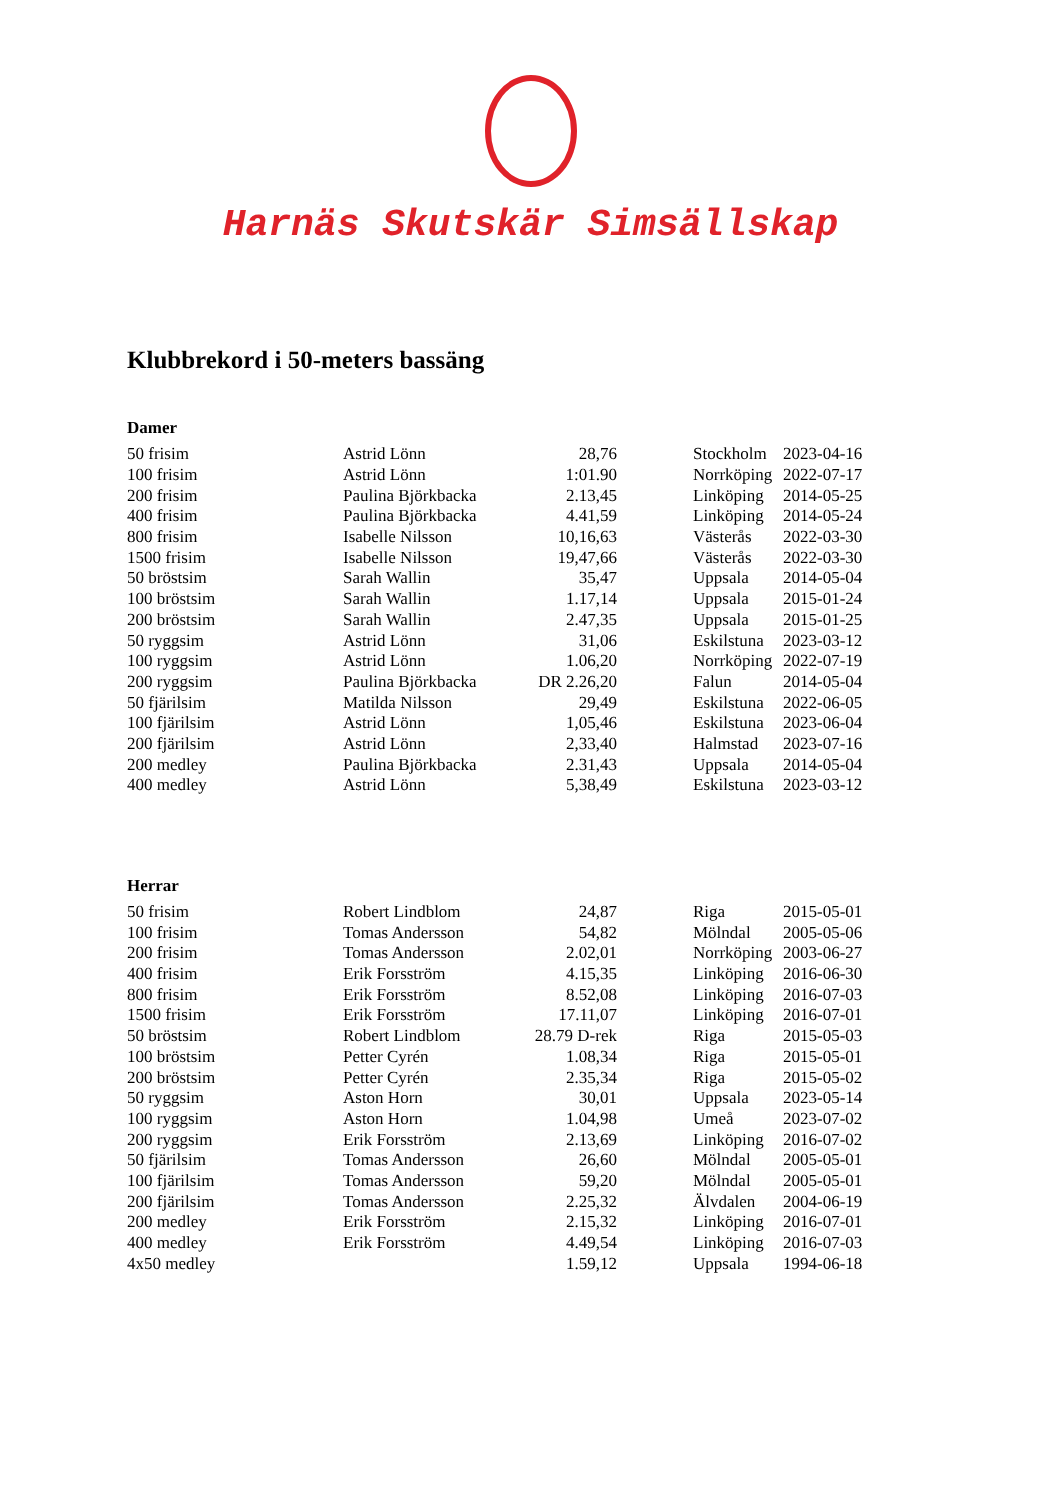Harnäs Skutskär Simsällskap
Klubbrekord i 50-meters bassäng
Damer
| 50 frisim | Astrid Lönn | 28,76 | Stockholm | 2023-04-16 |
| 100 frisim | Astrid Lönn | 1:01.90 | Norrköping | 2022-07-17 |
| 200 frisim | Paulina Björkbacka | 2.13,45 | Linköping | 2014-05-25 |
| 400 frisim | Paulina Björkbacka | 4.41,59 | Linköping | 2014-05-24 |
| 800 frisim | Isabelle Nilsson | 10,16,63 | Västerås | 2022-03-30 |
| 1500 frisim | Isabelle Nilsson | 19,47,66 | Västerås | 2022-03-30 |
| 50 bröstsim | Sarah Wallin | 35,47 | Uppsala | 2014-05-04 |
| 100 bröstsim | Sarah Wallin | 1.17,14 | Uppsala | 2015-01-24 |
| 200 bröstsim | Sarah Wallin | 2.47,35 | Uppsala | 2015-01-25 |
| 50 ryggsim | Astrid Lönn | 31,06 | Eskilstuna | 2023-03-12 |
| 100 ryggsim | Astrid Lönn | 1.06,20 | Norrköping | 2022-07-19 |
| 200 ryggsim | Paulina Björkbacka | DR 2.26,20 | Falun | 2014-05-04 |
| 50 fjärilsim | Matilda Nilsson | 29,49 | Eskilstuna | 2022-06-05 |
| 100 fjärilsim | Astrid Lönn | 1,05,46 | Eskilstuna | 2023-06-04 |
| 200 fjärilsim | Astrid Lönn | 2,33,40 | Halmstad | 2023-07-16 |
| 200 medley | Paulina Björkbacka | 2.31,43 | Uppsala | 2014-05-04 |
| 400 medley | Astrid Lönn | 5,38,49 | Eskilstuna | 2023-03-12 |
Herrar
| 50 frisim | Robert Lindblom | 24,87 | Riga | 2015-05-01 |
| 100 frisim | Tomas Andersson | 54,82 | Mölndal | 2005-05-06 |
| 200 frisim | Tomas Andersson | 2.02,01 | Norrköping | 2003-06-27 |
| 400 frisim | Erik Forsström | 4.15,35 | Linköping | 2016-06-30 |
| 800 frisim | Erik Forsström | 8.52,08 | Linköping | 2016-07-03 |
| 1500 frisim | Erik Forsström | 17.11,07 | Linköping | 2016-07-01 |
| 50 bröstsim | Robert Lindblom | 28.79 D-rek | Riga | 2015-05-03 |
| 100 bröstsim | Petter Cyrén | 1.08,34 | Riga | 2015-05-01 |
| 200 bröstsim | Petter Cyrén | 2.35,34 | Riga | 2015-05-02 |
| 50 ryggsim | Aston Horn | 30,01 | Uppsala | 2023-05-14 |
| 100 ryggsim | Aston Horn | 1.04,98 | Umeå | 2023-07-02 |
| 200 ryggsim | Erik Forsström | 2.13,69 | Linköping | 2016-07-02 |
| 50 fjärilsim | Tomas Andersson | 26,60 | Mölndal | 2005-05-01 |
| 100 fjärilsim | Tomas Andersson | 59,20 | Mölndal | 2005-05-01 |
| 200 fjärilsim | Tomas Andersson | 2.25,32 | Älvdalen | 2004-06-19 |
| 200 medley | Erik Forsström | 2.15,32 | Linköping | 2016-07-01 |
| 400 medley | Erik Forsström | 4.49,54 | Linköping | 2016-07-03 |
| 4x50 medley | | 1.59,12 | Uppsala | 1994-06-18 |